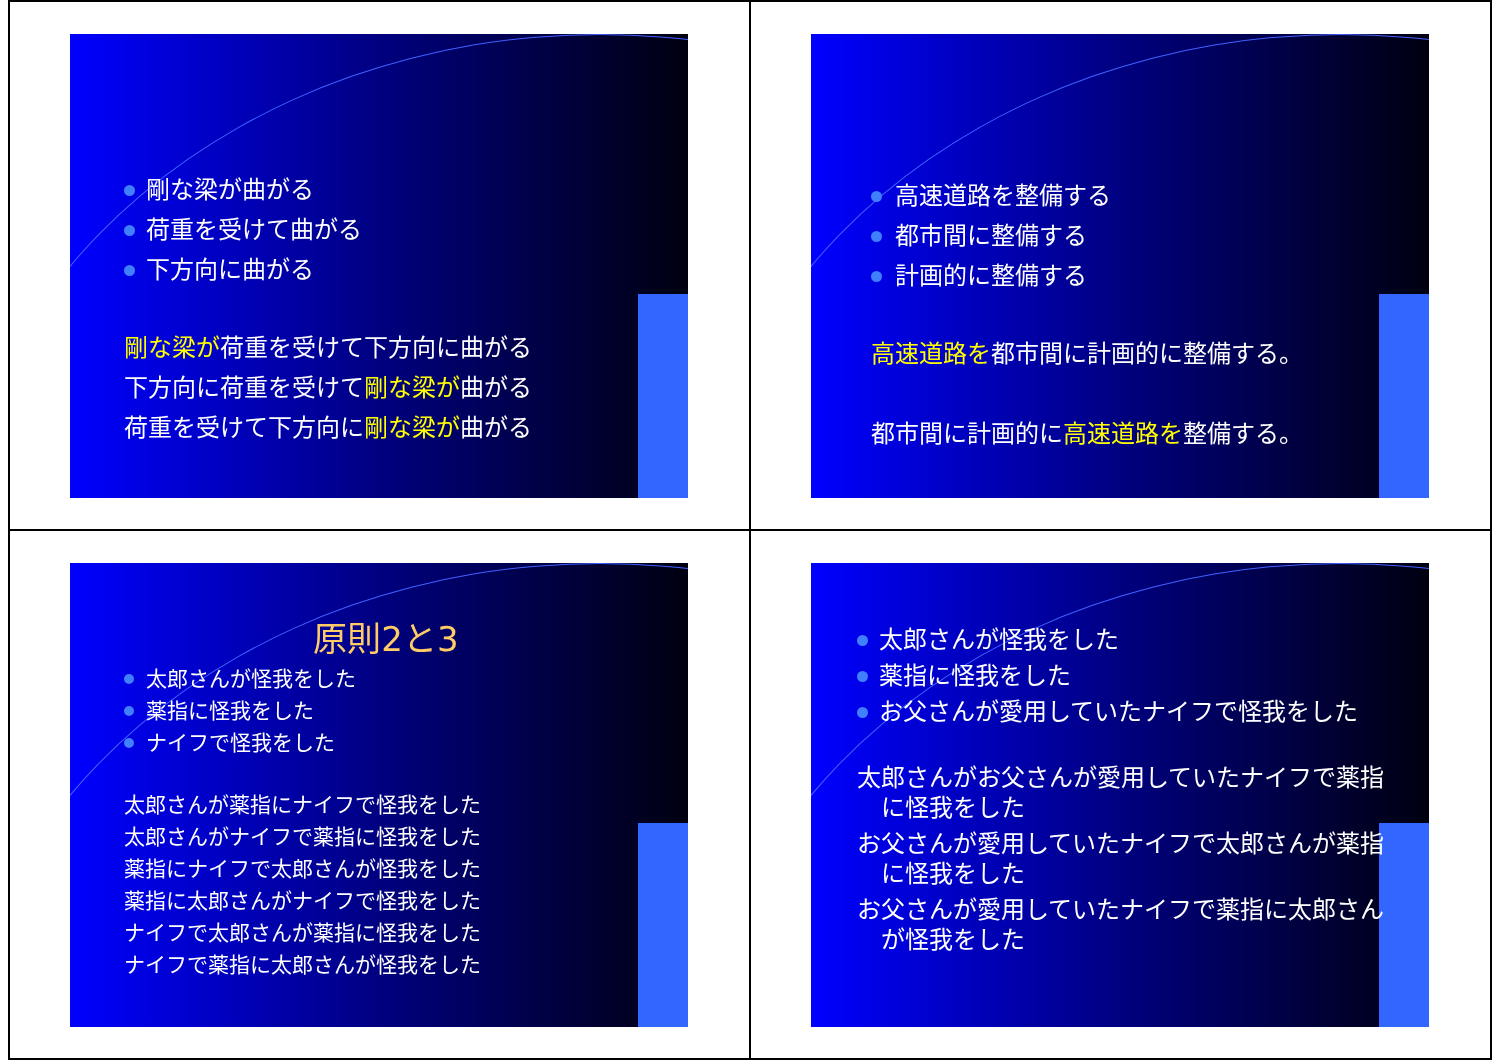剛な梁が曲がる
荷重を受けて曲がる
下方向に曲がる
剛な梁が荷重を受けて下方向に曲がる
下方向に荷重を受けて剛な梁が曲がる
荷重を受けて下方向に剛な梁が曲がる
高速道路を整備する
都市間に整備する
計画的に整備する
高速道路を都市間に計画的に整備する。
都市間に計画的に高速道路を整備する。
原則2と3
太郎さんが怪我をした
薬指に怪我をした
ナイフで怪我をした
太郎さんが薬指にナイフで怪我をした
太郎さんがナイフで薬指に怪我をした
薬指にナイフで太郎さんが怪我をした
薬指に太郎さんがナイフで怪我をした
ナイフで太郎さんが薬指に怪我をした
ナイフで薬指に太郎さんが怪我をした
太郎さんが怪我をした
薬指に怪我をした
お父さんが愛用していたナイフで怪我をした
太郎さんがお父さんが愛用していたナイフで薬指に怪我をした
お父さんが愛用していたナイフで太郎さんが薬指に怪我をした
お父さんが愛用していたナイフで薬指に太郎さんが怪我をした